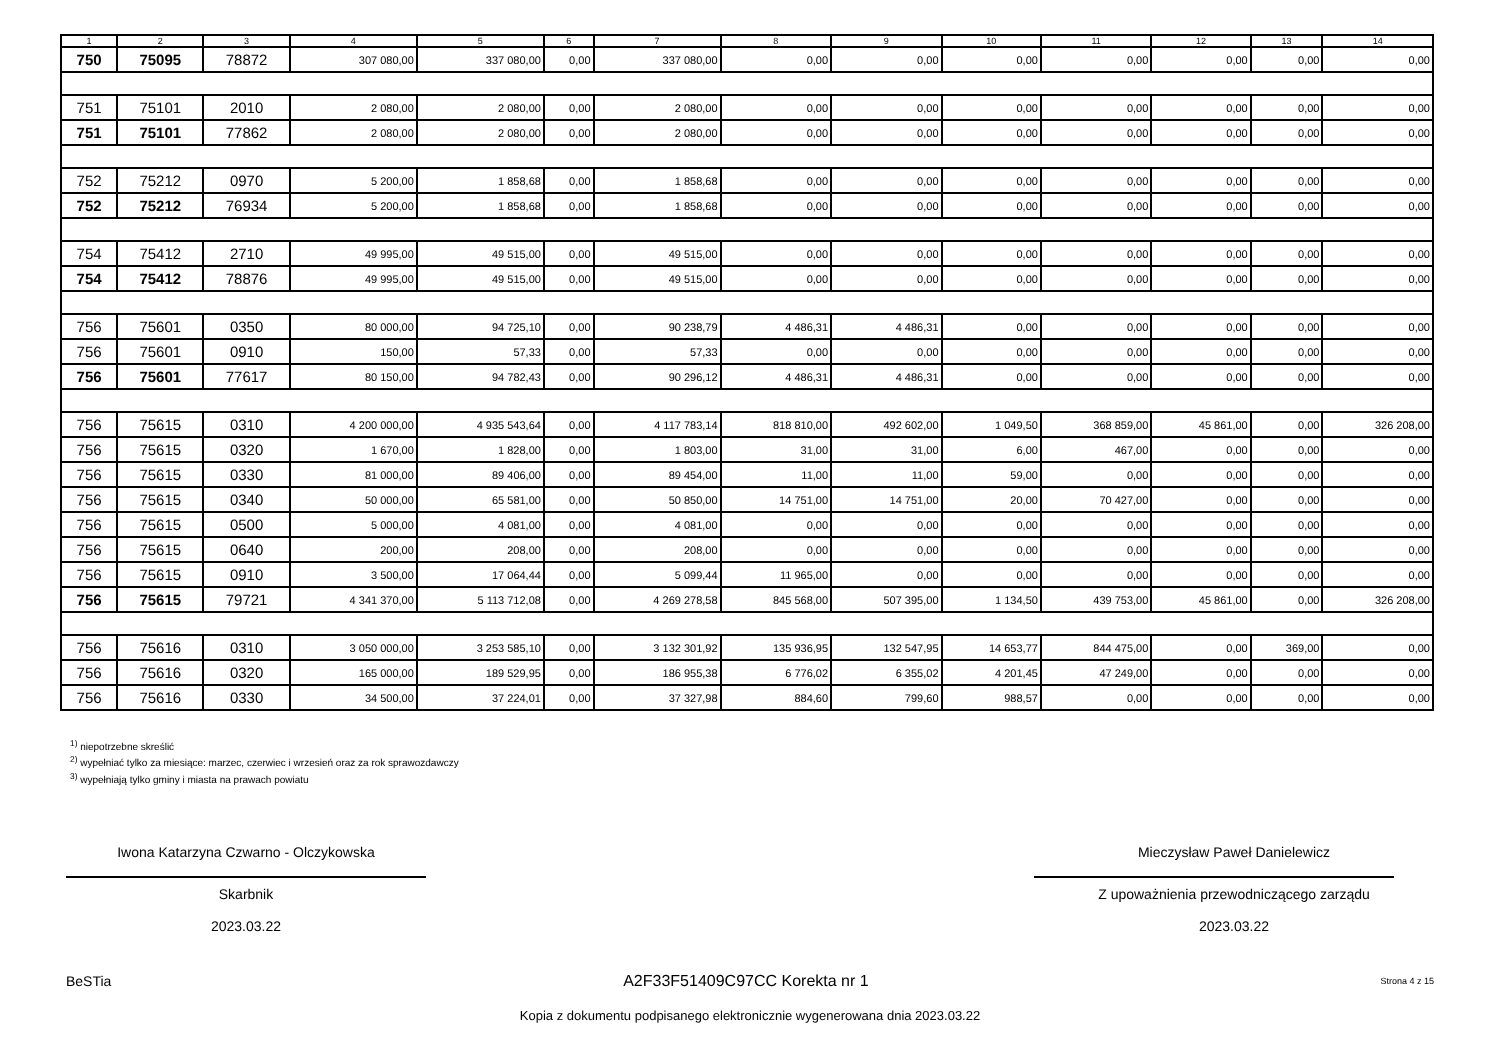| 1 | 2 | 3 | 4 | 5 | 6 | 7 | 8 | 9 | 10 | 11 | 12 | 13 | 14 |
| --- | --- | --- | --- | --- | --- | --- | --- | --- | --- | --- | --- | --- | --- |
| 750 | 75095 | 78872 | 307 080,00 | 337 080,00 | 0,00 | 337 080,00 | 0,00 | 0,00 | 0,00 | 0,00 | 0,00 | 0,00 | 0,00 |
| 751 | 75101 | 2010 | 2 080,00 | 2 080,00 | 0,00 | 2 080,00 | 0,00 | 0,00 | 0,00 | 0,00 | 0,00 | 0,00 | 0,00 |
| 751 | 75101 | 77862 | 2 080,00 | 2 080,00 | 0,00 | 2 080,00 | 0,00 | 0,00 | 0,00 | 0,00 | 0,00 | 0,00 | 0,00 |
| 752 | 75212 | 0970 | 5 200,00 | 1 858,68 | 0,00 | 1 858,68 | 0,00 | 0,00 | 0,00 | 0,00 | 0,00 | 0,00 | 0,00 |
| 752 | 75212 | 76934 | 5 200,00 | 1 858,68 | 0,00 | 1 858,68 | 0,00 | 0,00 | 0,00 | 0,00 | 0,00 | 0,00 | 0,00 |
| 754 | 75412 | 2710 | 49 995,00 | 49 515,00 | 0,00 | 49 515,00 | 0,00 | 0,00 | 0,00 | 0,00 | 0,00 | 0,00 | 0,00 |
| 754 | 75412 | 78876 | 49 995,00 | 49 515,00 | 0,00 | 49 515,00 | 0,00 | 0,00 | 0,00 | 0,00 | 0,00 | 0,00 | 0,00 |
| 756 | 75601 | 0350 | 80 000,00 | 94 725,10 | 0,00 | 90 238,79 | 4 486,31 | 4 486,31 | 0,00 | 0,00 | 0,00 | 0,00 | 0,00 |
| 756 | 75601 | 0910 | 150,00 | 57,33 | 0,00 | 57,33 | 0,00 | 0,00 | 0,00 | 0,00 | 0,00 | 0,00 | 0,00 |
| 756 | 75601 | 77617 | 80 150,00 | 94 782,43 | 0,00 | 90 296,12 | 4 486,31 | 4 486,31 | 0,00 | 0,00 | 0,00 | 0,00 | 0,00 |
| 756 | 75615 | 0310 | 4 200 000,00 | 4 935 543,64 | 0,00 | 4 117 783,14 | 818 810,00 | 492 602,00 | 1 049,50 | 368 859,00 | 45 861,00 | 0,00 | 326 208,00 |
| 756 | 75615 | 0320 | 1 670,00 | 1 828,00 | 0,00 | 1 803,00 | 31,00 | 31,00 | 6,00 | 467,00 | 0,00 | 0,00 | 0,00 |
| 756 | 75615 | 0330 | 81 000,00 | 89 406,00 | 0,00 | 89 454,00 | 11,00 | 11,00 | 59,00 | 0,00 | 0,00 | 0,00 | 0,00 |
| 756 | 75615 | 0340 | 50 000,00 | 65 581,00 | 0,00 | 50 850,00 | 14 751,00 | 14 751,00 | 20,00 | 70 427,00 | 0,00 | 0,00 | 0,00 |
| 756 | 75615 | 0500 | 5 000,00 | 4 081,00 | 0,00 | 4 081,00 | 0,00 | 0,00 | 0,00 | 0,00 | 0,00 | 0,00 | 0,00 |
| 756 | 75615 | 0640 | 200,00 | 208,00 | 0,00 | 208,00 | 0,00 | 0,00 | 0,00 | 0,00 | 0,00 | 0,00 | 0,00 |
| 756 | 75615 | 0910 | 3 500,00 | 17 064,44 | 0,00 | 5 099,44 | 11 965,00 | 0,00 | 0,00 | 0,00 | 0,00 | 0,00 | 0,00 |
| 756 | 75615 | 79721 | 4 341 370,00 | 5 113 712,08 | 0,00 | 4 269 278,58 | 845 568,00 | 507 395,00 | 1 134,50 | 439 753,00 | 45 861,00 | 0,00 | 326 208,00 |
| 756 | 75616 | 0310 | 3 050 000,00 | 3 253 585,10 | 0,00 | 3 132 301,92 | 135 936,95 | 132 547,95 | 14 653,77 | 844 475,00 | 0,00 | 369,00 | 0,00 |
| 756 | 75616 | 0320 | 165 000,00 | 189 529,95 | 0,00 | 186 955,38 | 6 776,02 | 6 355,02 | 4 201,45 | 47 249,00 | 0,00 | 0,00 | 0,00 |
| 756 | 75616 | 0330 | 34 500,00 | 37 224,01 | 0,00 | 37 327,98 | 884,60 | 799,60 | 988,57 | 0,00 | 0,00 | 0,00 | 0,00 |
<sup>1)</sup> niepotrzebne skreślić
<sup>2)</sup> wypełniać tylko za miesiące: marzec, czerwiec i wrzesień oraz za rok sprawozdawczy
<sup>3)</sup> wypełniają tylko gminy i miasta na prawach powiatu
Iwona Katarzyna Czwarno - Olczykowska
Skarbnik
2023.03.22
Mieczysław Paweł Danielewicz
Z upoważnienia przewodniczącego zarządu
2023.03.22
BeSTia A2F33F51409C97CC Korekta nr 1 Strona 4 z 15
Kopia z dokumentu podpisanego elektronicznie wygenerowana dnia 2023.03.22